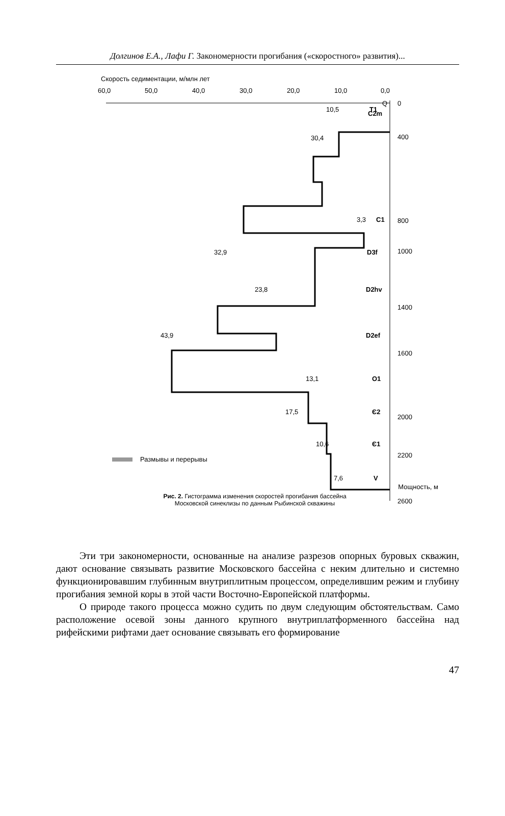Долгинов Е.А., Лафи Г. Закономерности прогибания («скоростного» развития)...
Скорость седиментации, м/млн лет
60,0
50,0
40,0
30,0
20,0
10,0
0,0
30,4
C2m
3,3
C1
Q
10,5
T1
32,9
D3f
23,8
D2hv
43,9
D2ef
13,1
O1
17,5
Є2
10,6
Є1
7,6
V
0
400
800
1000
1400
1600
2000
2200
2600
Размывы и перерывы
Мощность, м
Рис. 2. Гистограмма изменения скоростей прогибания бассейна
Московской синеклизы по данным Рыбинской скважины
Эти три закономерности, основанные на анализе разрезов опорных буровых скважин, дают основание связывать развитие Московского бассейна с неким длительно и системно функционировавшим глубинным внутриплитным процессом, определившим режим и глубину прогибания земной коры в этой части Восточно-Европейской платформы.
О природе такого процесса можно судить по двум следующим обстоятельствам. Само расположение осевой зоны данного крупного внутриплатформенного бассейна над рифейскими рифтами дает основание связывать его формирование
47